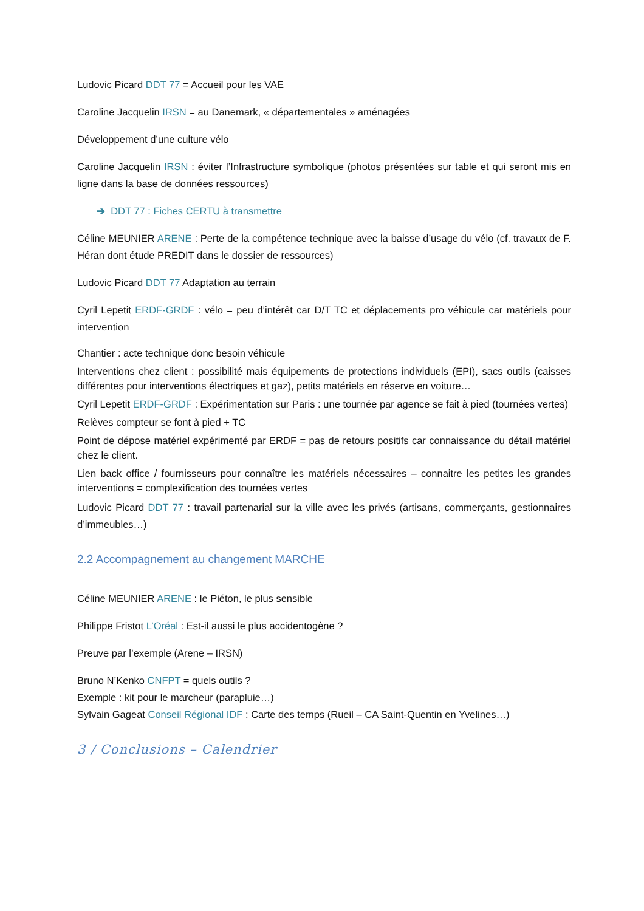Ludovic Picard DDT 77 = Accueil pour les VAE
Caroline Jacquelin IRSN = au Danemark, « départementales » aménagées
Développement d’une culture vélo
Caroline Jacquelin IRSN : éviter l’Infrastructure symbolique (photos présentées sur table et qui seront mis en ligne dans la base de données ressources)
➔ DDT 77 : Fiches CERTU à transmettre
Céline MEUNIER ARENE : Perte de la compétence technique avec la baisse d’usage du vélo (cf. travaux de F. Héran dont étude PREDIT dans le dossier de ressources)
Ludovic Picard DDT 77 Adaptation au terrain
Cyril Lepetit ERDF-GRDF : vélo = peu d’intérêt car D/T TC et déplacements pro véhicule car matériels pour intervention
Chantier : acte technique donc besoin véhicule
Interventions chez client : possibilité mais équipements de protections individuels (EPI), sacs outils (caisses différentes pour interventions électriques et gaz), petits matériels en réserve en voiture…
Cyril Lepetit ERDF-GRDF : Expérimentation sur Paris : une tournée par agence se fait à pied (tournées vertes)
Relèves compteur se font à pied + TC
Point de dépose matériel expérimenté par ERDF = pas de retours positifs car connaissance du détail matériel chez le client.
Lien back office / fournisseurs pour connaître les matériels nécessaires – connaitre les petites les grandes interventions = complexification des tournées vertes
Ludovic Picard DDT 77 : travail partenarial sur la ville avec les privés (artisans, commerçants, gestionnaires d’immeubles…)
2.2 Accompagnement au changement MARCHE
Céline MEUNIER ARENE : le Piéton, le plus sensible
Philippe Fristot L’Oréal : Est-il aussi le plus accidentogène ?
Preuve par l’exemple (Arene – IRSN)
Bruno N’Kenko CNFPT = quels outils ?
Exemple : kit pour le marcheur (parapluie…)
Sylvain Gageat Conseil Régional IDF : Carte des temps (Rueil – CA Saint-Quentin en Yvelines…)
3 / Conclusions – Calendrier